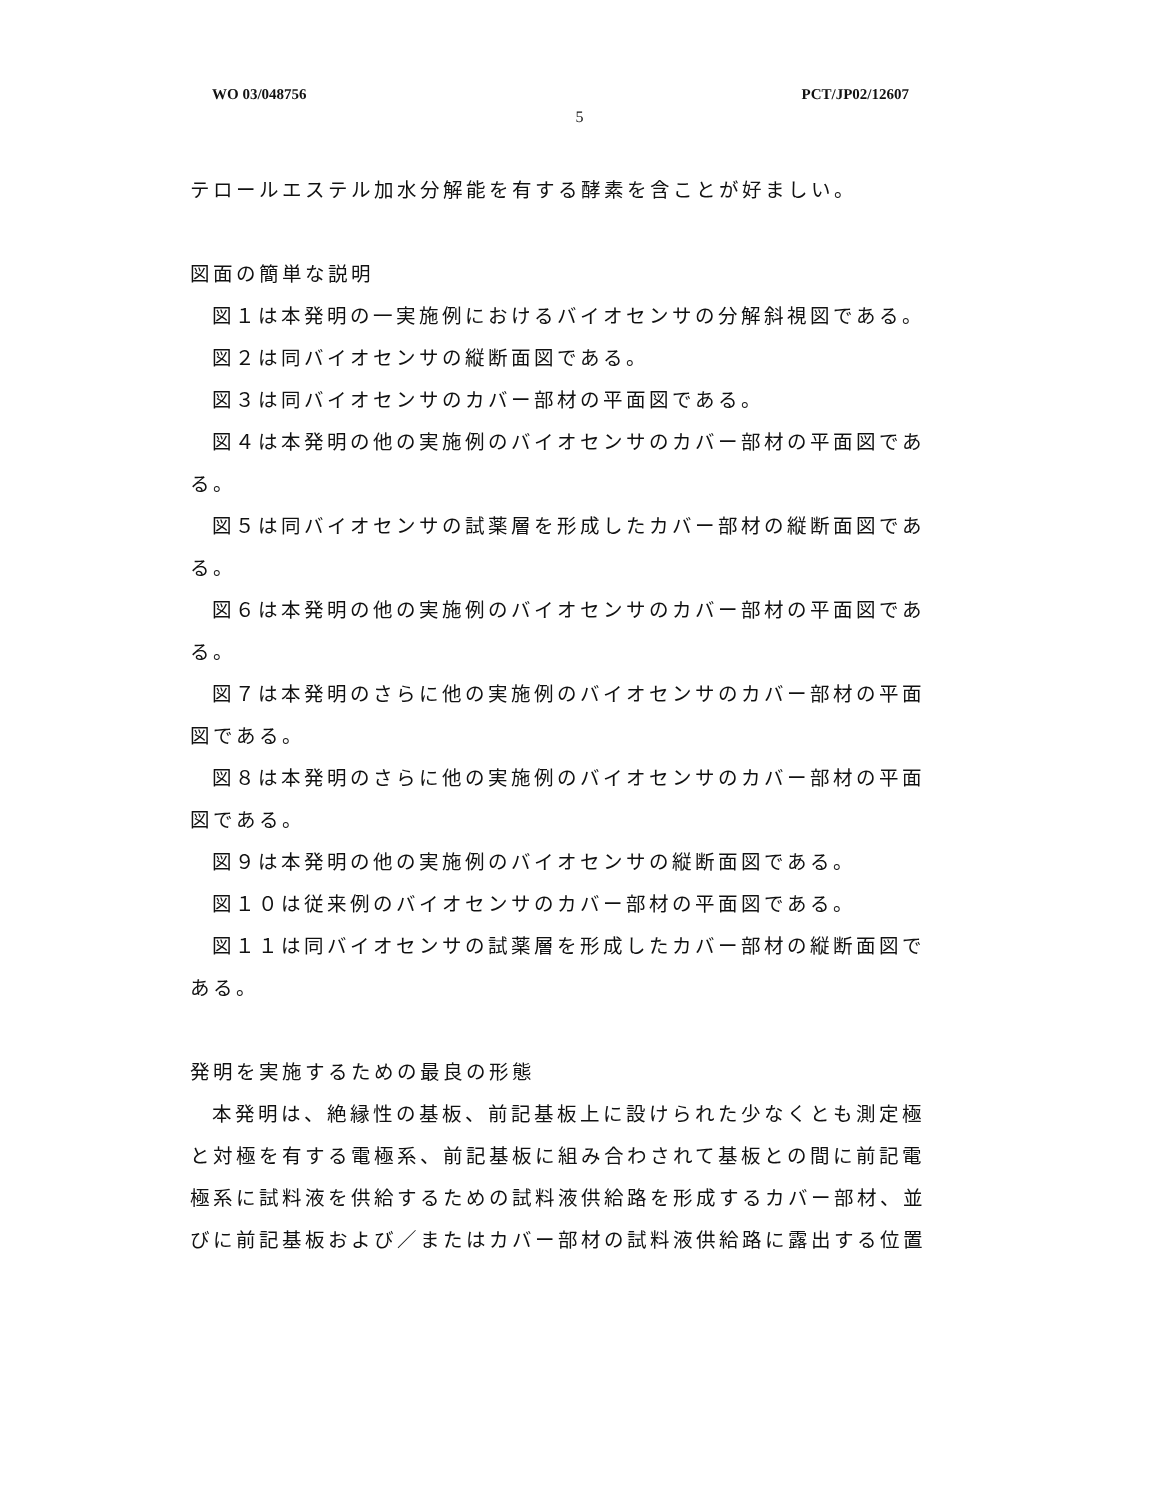WO 03/048756 PCT/JP02/12607
5
テロールエステル加水分解能を有する酵素を含ことが好ましい。
図面の簡単な説明
図１は本発明の一実施例におけるバイオセンサの分解斜視図である。
図２は同バイオセンサの縦断面図である。
図３は同バイオセンサのカバー部材の平面図である。
図４は本発明の他の実施例のバイオセンサのカバー部材の平面図である。
図５は同バイオセンサの試薬層を形成したカバー部材の縦断面図である。
図６は本発明の他の実施例のバイオセンサのカバー部材の平面図である。
図７は本発明のさらに他の実施例のバイオセンサのカバー部材の平面図である。
図８は本発明のさらに他の実施例のバイオセンサのカバー部材の平面図である。
図９は本発明の他の実施例のバイオセンサの縦断面図である。
図１０は従来例のバイオセンサのカバー部材の平面図である。
図１１は同バイオセンサの試薬層を形成したカバー部材の縦断面図である。
発明を実施するための最良の形態
本発明は、絶縁性の基板、前記基板上に設けられた少なくとも測定極と対極を有する電極系、前記基板に組み合わされて基板との間に前記電極系に試料液を供給するための試料液供給路を形成するカバー部材、並びに前記基板および／またはカバー部材の試料液供給路に露出する位置